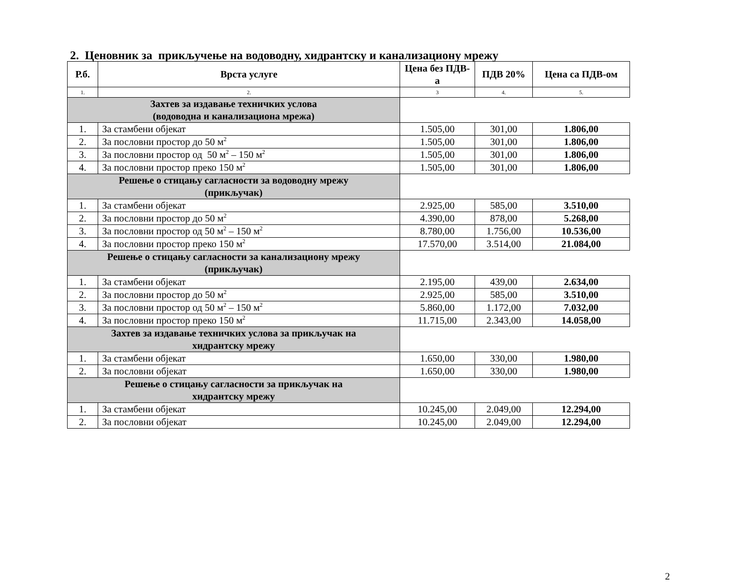2. Ценовник за прикључење на водоводну, хидрантску и канализациону мрежу
| Р.б. | Врста услуге | Цена без ПДВ-а | ПДВ 20% | Цена са ПДВ-ом |
| --- | --- | --- | --- | --- |
| 1. | 2. | 3 | 4. | 5. |
| Захтев за издавање техничких услова (водоводна и канализациона мрежа) | | | | |
| 1. | За стамбени објекат | 1.505,00 | 301,00 | 1.806,00 |
| 2. | За пословни простор до 50 м<sup>2</sup> | 1.505,00 | 301,00 | 1.806,00 |
| 3. | За пословни простор од 50 м<sup>2</sup> – 150 м<sup>2</sup> | 1.505,00 | 301,00 | 1.806,00 |
| 4. | За пословни простор преко 150 м<sup>2</sup> | 1.505,00 | 301,00 | 1.806,00 |
| Решење о стицању сагласности за водоводну мрежу (прикључак) | | | | |
| 1. | За стамбени објекат | 2.925,00 | 585,00 | 3.510,00 |
| 2. | За пословни простор до 50 м<sup>2</sup> | 4.390,00 | 878,00 | 5.268,00 |
| 3. | За пословни простор од 50 м<sup>2</sup> – 150 м<sup>2</sup> | 8.780,00 | 1.756,00 | 10.536,00 |
| 4. | За пословни простор преко 150 м<sup>2</sup> | 17.570,00 | 3.514,00 | 21.084,00 |
| Решење о стицању сагласности за канализациону мрежу (прикључак) | | | | |
| 1. | За стамбени објекат | 2.195,00 | 439,00 | 2.634,00 |
| 2. | За пословни простор до 50 м<sup>2</sup> | 2.925,00 | 585,00 | 3.510,00 |
| 3. | За пословни простор од 50 м<sup>2</sup> – 150 м<sup>2</sup> | 5.860,00 | 1.172,00 | 7.032,00 |
| 4. | За пословни простор преко 150 м<sup>2</sup> | 11.715,00 | 2.343,00 | 14.058,00 |
| Захтев за издавање техничких услова за прикључак на хидрантску мрежу | | | | |
| 1. | За стамбени објекат | 1.650,00 | 330,00 | 1.980,00 |
| 2. | За пословни објекат | 1.650,00 | 330,00 | 1.980,00 |
| Решење о стицању сагласности за прикључак на хидрантску мрежу | | | | |
| 1. | За стамбени објекат | 10.245,00 | 2.049,00 | 12.294,00 |
| 2. | За пословни објекат | 10.245,00 | 2.049,00 | 12.294,00 |
2